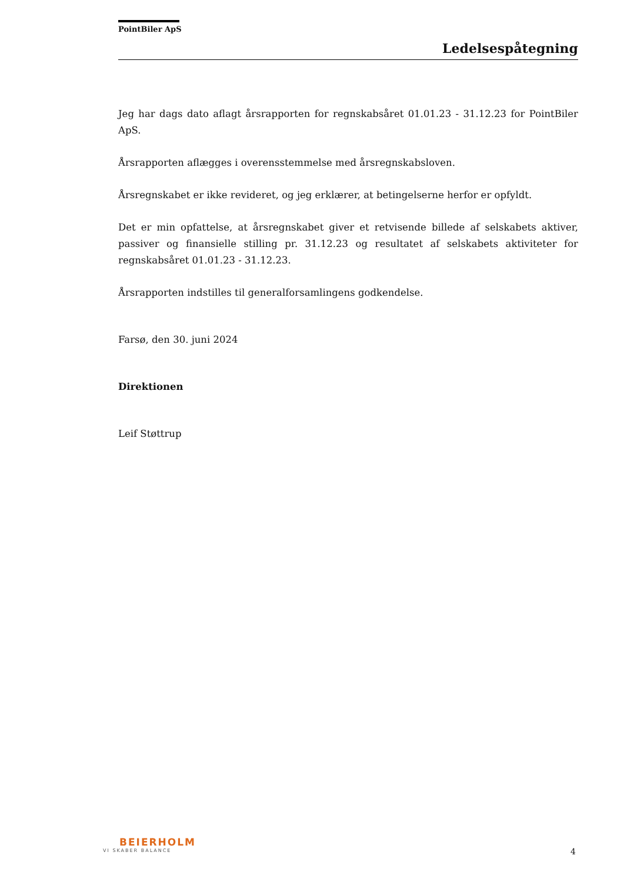PointBiler ApS
Ledelsespåtegning
Jeg har dags dato aflagt årsrapporten for regnskabsåret 01.01.23 - 31.12.23 for PointBiler ApS.
Årsrapporten aflægges i overensstemmelse med årsregnskabsloven.
Årsregnskabet er ikke revideret, og jeg erklærer, at betingelserne herfor er opfyldt.
Det er min opfattelse, at årsregnskabet giver et retvisende billede af selskabets aktiver, passiver og finansielle stilling pr. 31.12.23 og resultatet af selskabets aktiviteter for regnskabsåret 01.01.23 - 31.12.23.
Årsrapporten indstilles til generalforsamlingens godkendelse.
Farsø, den 30. juni 2024
Direktionen
Leif Støttrup
BEIERHOLM
VI SKABER BALANCE
4